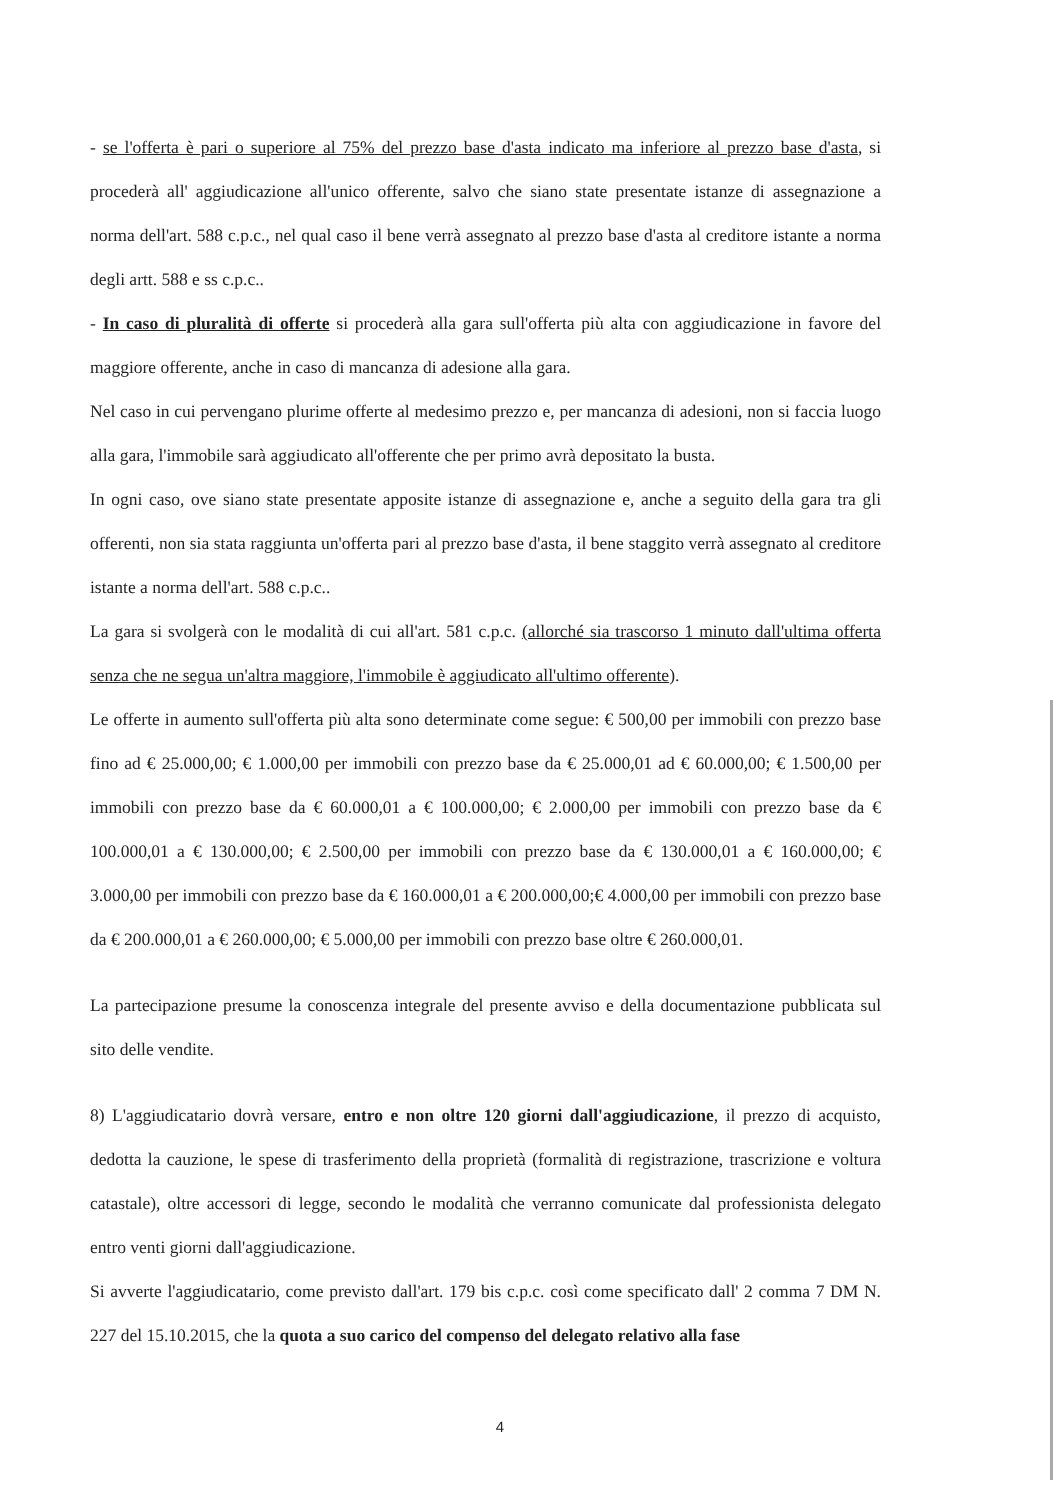- se l'offerta è pari o superiore al 75% del prezzo base d'asta indicato ma inferiore al prezzo base d'asta, si procederà all' aggiudicazione all'unico offerente, salvo che siano state presentate istanze di assegnazione a norma dell'art. 588 c.p.c., nel qual caso il bene verrà assegnato al prezzo base d'asta al creditore istante a norma degli artt. 588 e ss c.p.c..
- In caso di pluralità di offerte si procederà alla gara sull'offerta più alta con aggiudicazione in favore del maggiore offerente, anche in caso di mancanza di adesione alla gara.
Nel caso in cui pervengano plurime offerte al medesimo prezzo e, per mancanza di adesioni, non si faccia luogo alla gara, l'immobile sarà aggiudicato all'offerente che per primo avrà depositato la busta.
In ogni caso, ove siano state presentate apposite istanze di assegnazione e, anche a seguito della gara tra gli offerenti, non sia stata raggiunta un'offerta pari al prezzo base d'asta, il bene staggito verrà assegnato al creditore istante a norma dell'art. 588 c.p.c..
La gara si svolgerà con le modalità di cui all'art. 581 c.p.c. (allorché sia trascorso 1 minuto dall'ultima offerta senza che ne segua un'altra maggiore, l'immobile è aggiudicato all'ultimo offerente).
Le offerte in aumento sull'offerta più alta sono determinate come segue: € 500,00 per immobili con prezzo base fino ad € 25.000,00; € 1.000,00 per immobili con prezzo base da € 25.000,01 ad € 60.000,00; € 1.500,00 per immobili con prezzo base da € 60.000,01 a € 100.000,00; € 2.000,00 per immobili con prezzo base da € 100.000,01 a € 130.000,00; € 2.500,00 per immobili con prezzo base da € 130.000,01 a € 160.000,00; € 3.000,00 per immobili con prezzo base da € 160.000,01 a € 200.000,00;€ 4.000,00 per immobili con prezzo base da € 200.000,01 a € 260.000,00; € 5.000,00 per immobili con prezzo base oltre € 260.000,01.
La partecipazione presume la conoscenza integrale del presente avviso e della documentazione pubblicata sul sito delle vendite.
8) L'aggiudicatario dovrà versare, entro e non oltre 120 giorni dall'aggiudicazione, il prezzo di acquisto, dedotta la cauzione, le spese di trasferimento della proprietà (formalità di registrazione, trascrizione e voltura catastale), oltre accessori di legge, secondo le modalità che verranno comunicate dal professionista delegato entro venti giorni dall'aggiudicazione.
Si avverte l'aggiudicatario, come previsto dall'art. 179 bis c.p.c. così come specificato dall' 2 comma 7 DM N. 227 del 15.10.2015, che la quota a suo carico del compenso del delegato relativo alla fase
4